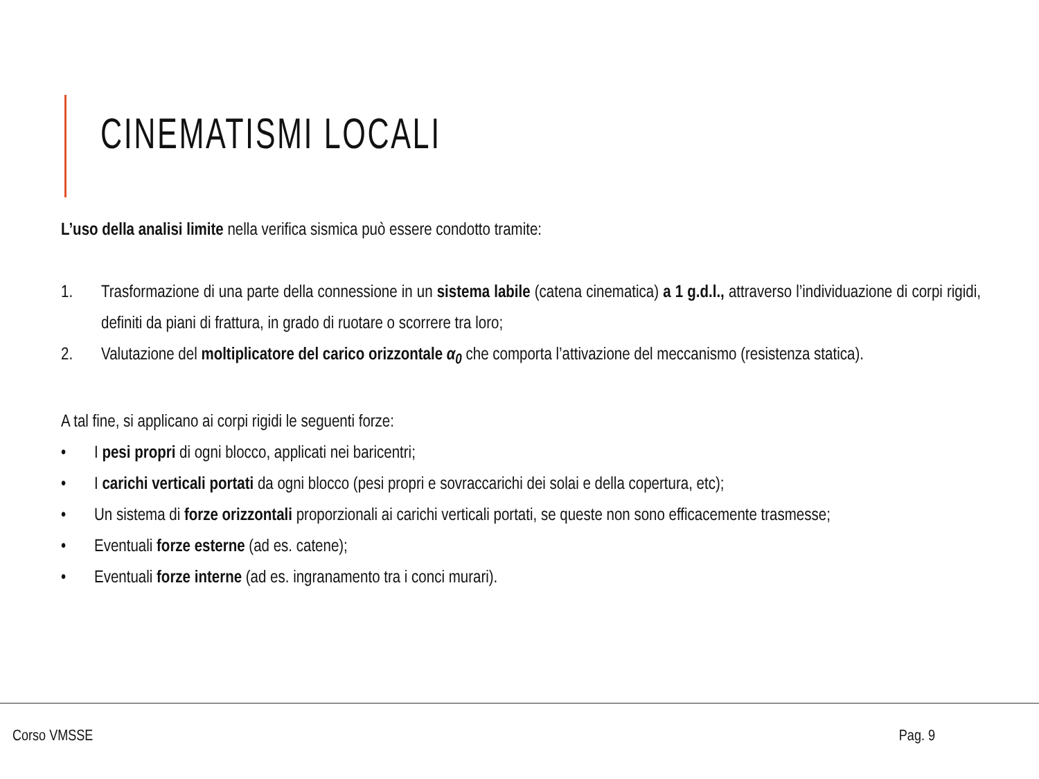CINEMATISMI LOCALI
L’uso della analisi limite nella verifica sismica può essere condotto tramite:
1. Trasformazione di una parte della connessione in un sistema labile (catena cinematica) a 1 g.d.l., attraverso l’individuazione di corpi rigidi, definiti da piani di frattura, in grado di ruotare o scorrere tra loro;
2. Valutazione del moltiplicatore del carico orizzontale α<sub>0</sub> che comporta l’attivazione del meccanismo (resistenza statica).
A tal fine, si applicano ai corpi rigidi le seguenti forze:
• I pesi propri di ogni blocco, applicati nei baricentri;
• I carichi verticali portati da ogni blocco (pesi propri e sovraccarichi dei solai e della copertura, etc);
• Un sistema di forze orizzontali proporzionali ai carichi verticali portati, se queste non sono efficacemente trasmesse;
• Eventuali forze esterne (ad es. catene);
• Eventuali forze interne (ad es. ingranamento tra i conci murari).
Corso VMSSE Pag. 9